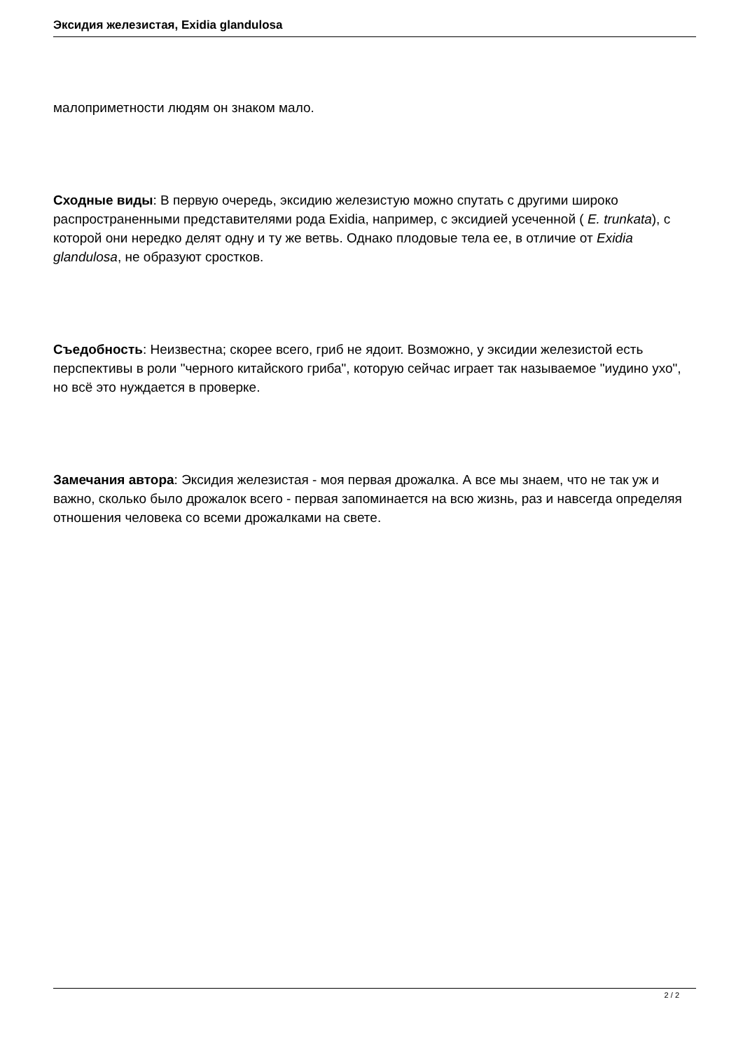Эксидия железистая, Exidia glandulosa
малоприметности людям он знаком мало.
Сходные виды: В первую очередь, эксидию железистую можно спутать с другими широко распространенными представителями рода Exidia, например, с эксидией усеченной ( E. trunkata), с которой они нередко делят одну и ту же ветвь. Однако плодовые тела ее, в отличие от Exidia glandulosa, не образуют сростков.
Съедобность: Неизвестна; скорее всего, гриб не ядоит. Возможно, у эксидии железистой есть перспективы в роли "черного китайского гриба", которую сейчас играет так называемое "иудино ухо", но всё это нуждается в проверке.
Замечания автора: Эксидия железистая - моя первая дрожалка. А все мы знаем, что не так уж и важно, сколько было дрожалок всего - первая запоминается на всю жизнь, раз и навсегда определяя отношения человека со всеми дрожалками на свете.
2 / 2